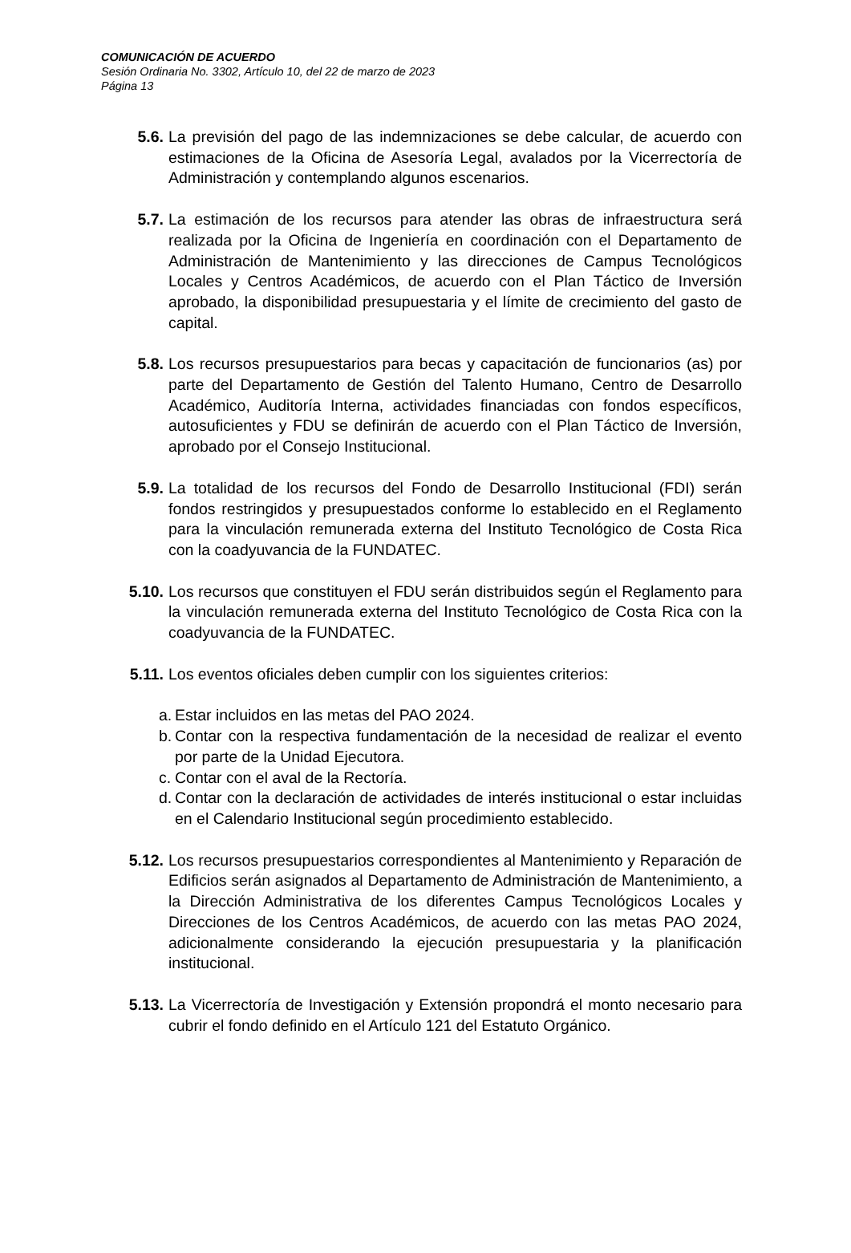COMUNICACIÓN DE ACUERDO
Sesión Ordinaria No. 3302, Artículo 10, del 22 de marzo de 2023
Página 13
5.6. La previsión del pago de las indemnizaciones se debe calcular, de acuerdo con estimaciones de la Oficina de Asesoría Legal, avalados por la Vicerrectoría de Administración y contemplando algunos escenarios.
5.7. La estimación de los recursos para atender las obras de infraestructura será realizada por la Oficina de Ingeniería en coordinación con el Departamento de Administración de Mantenimiento y las direcciones de Campus Tecnológicos Locales y Centros Académicos, de acuerdo con el Plan Táctico de Inversión aprobado, la disponibilidad presupuestaria y el límite de crecimiento del gasto de capital.
5.8. Los recursos presupuestarios para becas y capacitación de funcionarios (as) por parte del Departamento de Gestión del Talento Humano, Centro de Desarrollo Académico, Auditoría Interna, actividades financiadas con fondos específicos, autosuficientes y FDU se definirán de acuerdo con el Plan Táctico de Inversión, aprobado por el Consejo Institucional.
5.9. La totalidad de los recursos del Fondo de Desarrollo Institucional (FDI) serán fondos restringidos y presupuestados conforme lo establecido en el Reglamento para la vinculación remunerada externa del Instituto Tecnológico de Costa Rica con la coadyuvancia de la FUNDATEC.
5.10. Los recursos que constituyen el FDU serán distribuidos según el Reglamento para la vinculación remunerada externa del Instituto Tecnológico de Costa Rica con la coadyuvancia de la FUNDATEC.
5.11. Los eventos oficiales deben cumplir con los siguientes criterios:
a. Estar incluidos en las metas del PAO 2024.
b. Contar con la respectiva fundamentación de la necesidad de realizar el evento por parte de la Unidad Ejecutora.
c. Contar con el aval de la Rectoría.
d. Contar con la declaración de actividades de interés institucional o estar incluidas en el Calendario Institucional según procedimiento establecido.
5.12. Los recursos presupuestarios correspondientes al Mantenimiento y Reparación de Edificios serán asignados al Departamento de Administración de Mantenimiento, a la Dirección Administrativa de los diferentes Campus Tecnológicos Locales y Direcciones de los Centros Académicos, de acuerdo con las metas PAO 2024, adicionalmente considerando la ejecución presupuestaria y la planificación institucional.
5.13. La Vicerrectoría de Investigación y Extensión propondrá el monto necesario para cubrir el fondo definido en el Artículo 121 del Estatuto Orgánico.